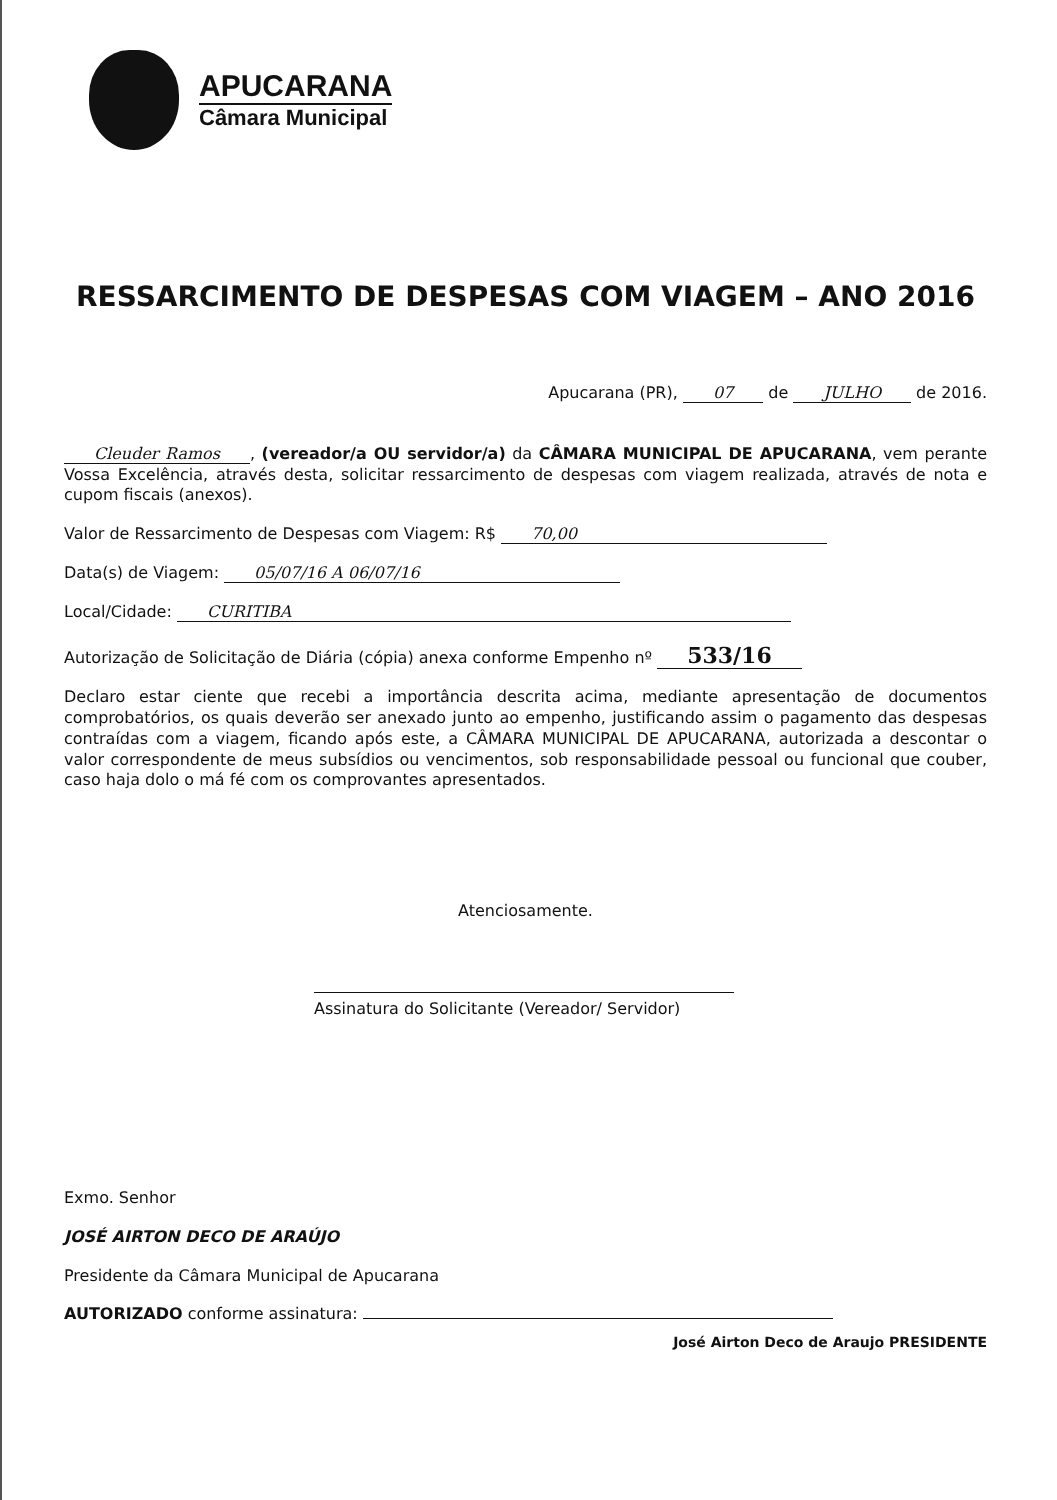APUCARANA
Câmara Municipal
RESSARCIMENTO DE DESPESAS COM VIAGEM – ANO 2016
Apucarana (PR), 07 de JULHO de 2016.
Cleuder Ramos, (vereador/a OU servidor/a) da CÂMARA MUNICIPAL DE APUCARANA, vem perante Vossa Excelência, através desta, solicitar ressarcimento de despesas com viagem realizada, através de nota e cupom fiscais (anexos).
Valor de Ressarcimento de Despesas com Viagem: R$ 70,00
Data(s) de Viagem: 05/07/16 A 06/07/16
Local/Cidade: CURITIBA
Autorização de Solicitação de Diária (cópia) anexa conforme Empenho nº 533/16
Declaro estar ciente que recebi a importância descrita acima, mediante apresentação de documentos comprobatórios, os quais deverão ser anexado junto ao empenho, justificando assim o pagamento das despesas contraídas com a viagem, ficando após este, a CÂMARA MUNICIPAL DE APUCARANA, autorizada a descontar o valor correspondente de meus subsídios ou vencimentos, sob responsabilidade pessoal ou funcional que couber, caso haja dolo o má fé com os comprovantes apresentados.
Atenciosamente.
Assinatura do Solicitante (Vereador/ Servidor)
Exmo. Senhor
JOSÉ AIRTON DECO DE ARAÚJO
Presidente da Câmara Municipal de Apucarana
AUTORIZADO conforme assinatura:
José Airton Deco de Araujo PRESIDENTE